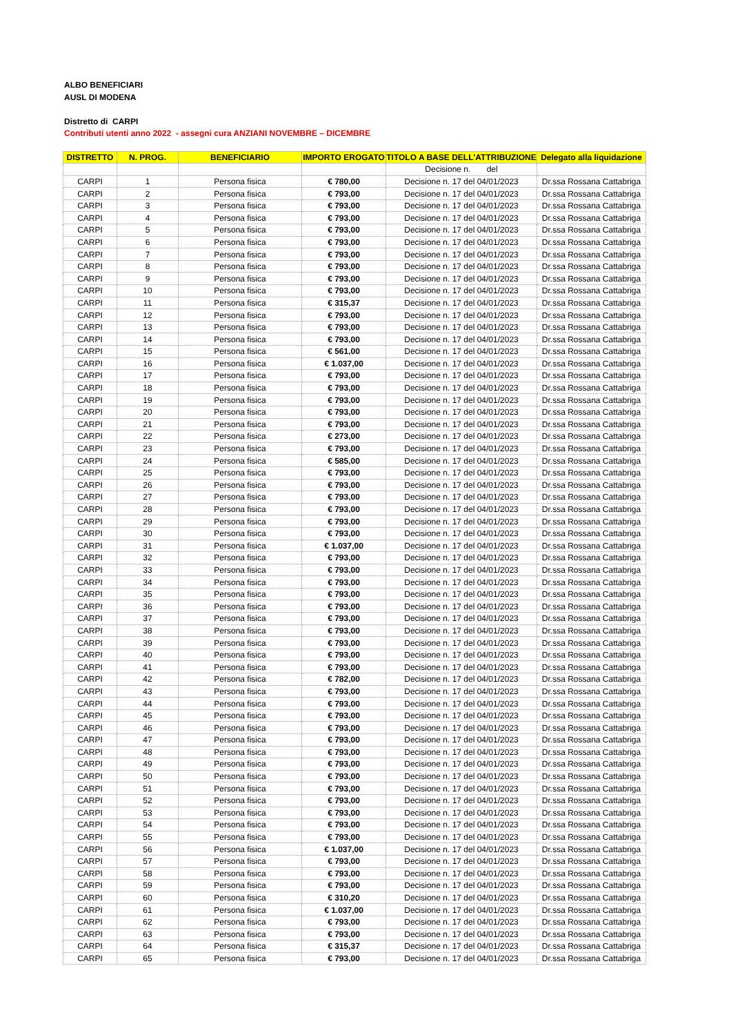ALBO BENEFICIARI
AUSL DI MODENA
Distretto di CARPI
Contributi utenti anno 2022 - assegni cura ANZIANI NOVEMBRE – DICEMBRE
| DISTRETTO | N. PROG. | BENEFICIARIO | IMPORTO EROGATO | TITOLO A BASE DELL'ATTRIBUZIONE | Delegato alla liquidazione |
| --- | --- | --- | --- | --- | --- |
| | | | | Decisione n. del | |
| CARPI | 1 | Persona fisica | € 780,00 | Decisione n. 17 del 04/01/2023 | Dr.ssa Rossana Cattabriga |
| CARPI | 2 | Persona fisica | € 793,00 | Decisione n. 17 del 04/01/2023 | Dr.ssa Rossana Cattabriga |
| CARPI | 3 | Persona fisica | € 793,00 | Decisione n. 17 del 04/01/2023 | Dr.ssa Rossana Cattabriga |
| CARPI | 4 | Persona fisica | € 793,00 | Decisione n. 17 del 04/01/2023 | Dr.ssa Rossana Cattabriga |
| CARPI | 5 | Persona fisica | € 793,00 | Decisione n. 17 del 04/01/2023 | Dr.ssa Rossana Cattabriga |
| CARPI | 6 | Persona fisica | € 793,00 | Decisione n. 17 del 04/01/2023 | Dr.ssa Rossana Cattabriga |
| CARPI | 7 | Persona fisica | € 793,00 | Decisione n. 17 del 04/01/2023 | Dr.ssa Rossana Cattabriga |
| CARPI | 8 | Persona fisica | € 793,00 | Decisione n. 17 del 04/01/2023 | Dr.ssa Rossana Cattabriga |
| CARPI | 9 | Persona fisica | € 793,00 | Decisione n. 17 del 04/01/2023 | Dr.ssa Rossana Cattabriga |
| CARPI | 10 | Persona fisica | € 793,00 | Decisione n. 17 del 04/01/2023 | Dr.ssa Rossana Cattabriga |
| CARPI | 11 | Persona fisica | € 315,37 | Decisione n. 17 del 04/01/2023 | Dr.ssa Rossana Cattabriga |
| CARPI | 12 | Persona fisica | € 793,00 | Decisione n. 17 del 04/01/2023 | Dr.ssa Rossana Cattabriga |
| CARPI | 13 | Persona fisica | € 793,00 | Decisione n. 17 del 04/01/2023 | Dr.ssa Rossana Cattabriga |
| CARPI | 14 | Persona fisica | € 793,00 | Decisione n. 17 del 04/01/2023 | Dr.ssa Rossana Cattabriga |
| CARPI | 15 | Persona fisica | € 561,00 | Decisione n. 17 del 04/01/2023 | Dr.ssa Rossana Cattabriga |
| CARPI | 16 | Persona fisica | € 1.037,00 | Decisione n. 17 del 04/01/2023 | Dr.ssa Rossana Cattabriga |
| CARPI | 17 | Persona fisica | € 793,00 | Decisione n. 17 del 04/01/2023 | Dr.ssa Rossana Cattabriga |
| CARPI | 18 | Persona fisica | € 793,00 | Decisione n. 17 del 04/01/2023 | Dr.ssa Rossana Cattabriga |
| CARPI | 19 | Persona fisica | € 793,00 | Decisione n. 17 del 04/01/2023 | Dr.ssa Rossana Cattabriga |
| CARPI | 20 | Persona fisica | € 793,00 | Decisione n. 17 del 04/01/2023 | Dr.ssa Rossana Cattabriga |
| CARPI | 21 | Persona fisica | € 793,00 | Decisione n. 17 del 04/01/2023 | Dr.ssa Rossana Cattabriga |
| CARPI | 22 | Persona fisica | € 273,00 | Decisione n. 17 del 04/01/2023 | Dr.ssa Rossana Cattabriga |
| CARPI | 23 | Persona fisica | € 793,00 | Decisione n. 17 del 04/01/2023 | Dr.ssa Rossana Cattabriga |
| CARPI | 24 | Persona fisica | € 585,00 | Decisione n. 17 del 04/01/2023 | Dr.ssa Rossana Cattabriga |
| CARPI | 25 | Persona fisica | € 793,00 | Decisione n. 17 del 04/01/2023 | Dr.ssa Rossana Cattabriga |
| CARPI | 26 | Persona fisica | € 793,00 | Decisione n. 17 del 04/01/2023 | Dr.ssa Rossana Cattabriga |
| CARPI | 27 | Persona fisica | € 793,00 | Decisione n. 17 del 04/01/2023 | Dr.ssa Rossana Cattabriga |
| CARPI | 28 | Persona fisica | € 793,00 | Decisione n. 17 del 04/01/2023 | Dr.ssa Rossana Cattabriga |
| CARPI | 29 | Persona fisica | € 793,00 | Decisione n. 17 del 04/01/2023 | Dr.ssa Rossana Cattabriga |
| CARPI | 30 | Persona fisica | € 793,00 | Decisione n. 17 del 04/01/2023 | Dr.ssa Rossana Cattabriga |
| CARPI | 31 | Persona fisica | € 1.037,00 | Decisione n. 17 del 04/01/2023 | Dr.ssa Rossana Cattabriga |
| CARPI | 32 | Persona fisica | € 793,00 | Decisione n. 17 del 04/01/2023 | Dr.ssa Rossana Cattabriga |
| CARPI | 33 | Persona fisica | € 793,00 | Decisione n. 17 del 04/01/2023 | Dr.ssa Rossana Cattabriga |
| CARPI | 34 | Persona fisica | € 793,00 | Decisione n. 17 del 04/01/2023 | Dr.ssa Rossana Cattabriga |
| CARPI | 35 | Persona fisica | € 793,00 | Decisione n. 17 del 04/01/2023 | Dr.ssa Rossana Cattabriga |
| CARPI | 36 | Persona fisica | € 793,00 | Decisione n. 17 del 04/01/2023 | Dr.ssa Rossana Cattabriga |
| CARPI | 37 | Persona fisica | € 793,00 | Decisione n. 17 del 04/01/2023 | Dr.ssa Rossana Cattabriga |
| CARPI | 38 | Persona fisica | € 793,00 | Decisione n. 17 del 04/01/2023 | Dr.ssa Rossana Cattabriga |
| CARPI | 39 | Persona fisica | € 793,00 | Decisione n. 17 del 04/01/2023 | Dr.ssa Rossana Cattabriga |
| CARPI | 40 | Persona fisica | € 793,00 | Decisione n. 17 del 04/01/2023 | Dr.ssa Rossana Cattabriga |
| CARPI | 41 | Persona fisica | € 793,00 | Decisione n. 17 del 04/01/2023 | Dr.ssa Rossana Cattabriga |
| CARPI | 42 | Persona fisica | € 782,00 | Decisione n. 17 del 04/01/2023 | Dr.ssa Rossana Cattabriga |
| CARPI | 43 | Persona fisica | € 793,00 | Decisione n. 17 del 04/01/2023 | Dr.ssa Rossana Cattabriga |
| CARPI | 44 | Persona fisica | € 793,00 | Decisione n. 17 del 04/01/2023 | Dr.ssa Rossana Cattabriga |
| CARPI | 45 | Persona fisica | € 793,00 | Decisione n. 17 del 04/01/2023 | Dr.ssa Rossana Cattabriga |
| CARPI | 46 | Persona fisica | € 793,00 | Decisione n. 17 del 04/01/2023 | Dr.ssa Rossana Cattabriga |
| CARPI | 47 | Persona fisica | € 793,00 | Decisione n. 17 del 04/01/2023 | Dr.ssa Rossana Cattabriga |
| CARPI | 48 | Persona fisica | € 793,00 | Decisione n. 17 del 04/01/2023 | Dr.ssa Rossana Cattabriga |
| CARPI | 49 | Persona fisica | € 793,00 | Decisione n. 17 del 04/01/2023 | Dr.ssa Rossana Cattabriga |
| CARPI | 50 | Persona fisica | € 793,00 | Decisione n. 17 del 04/01/2023 | Dr.ssa Rossana Cattabriga |
| CARPI | 51 | Persona fisica | € 793,00 | Decisione n. 17 del 04/01/2023 | Dr.ssa Rossana Cattabriga |
| CARPI | 52 | Persona fisica | € 793,00 | Decisione n. 17 del 04/01/2023 | Dr.ssa Rossana Cattabriga |
| CARPI | 53 | Persona fisica | € 793,00 | Decisione n. 17 del 04/01/2023 | Dr.ssa Rossana Cattabriga |
| CARPI | 54 | Persona fisica | € 793,00 | Decisione n. 17 del 04/01/2023 | Dr.ssa Rossana Cattabriga |
| CARPI | 55 | Persona fisica | € 793,00 | Decisione n. 17 del 04/01/2023 | Dr.ssa Rossana Cattabriga |
| CARPI | 56 | Persona fisica | € 1.037,00 | Decisione n. 17 del 04/01/2023 | Dr.ssa Rossana Cattabriga |
| CARPI | 57 | Persona fisica | € 793,00 | Decisione n. 17 del 04/01/2023 | Dr.ssa Rossana Cattabriga |
| CARPI | 58 | Persona fisica | € 793,00 | Decisione n. 17 del 04/01/2023 | Dr.ssa Rossana Cattabriga |
| CARPI | 59 | Persona fisica | € 793,00 | Decisione n. 17 del 04/01/2023 | Dr.ssa Rossana Cattabriga |
| CARPI | 60 | Persona fisica | € 310,20 | Decisione n. 17 del 04/01/2023 | Dr.ssa Rossana Cattabriga |
| CARPI | 61 | Persona fisica | € 1.037,00 | Decisione n. 17 del 04/01/2023 | Dr.ssa Rossana Cattabriga |
| CARPI | 62 | Persona fisica | € 793,00 | Decisione n. 17 del 04/01/2023 | Dr.ssa Rossana Cattabriga |
| CARPI | 63 | Persona fisica | € 793,00 | Decisione n. 17 del 04/01/2023 | Dr.ssa Rossana Cattabriga |
| CARPI | 64 | Persona fisica | € 315,37 | Decisione n. 17 del 04/01/2023 | Dr.ssa Rossana Cattabriga |
| CARPI | 65 | Persona fisica | € 793,00 | Decisione n. 17 del 04/01/2023 | Dr.ssa Rossana Cattabriga |